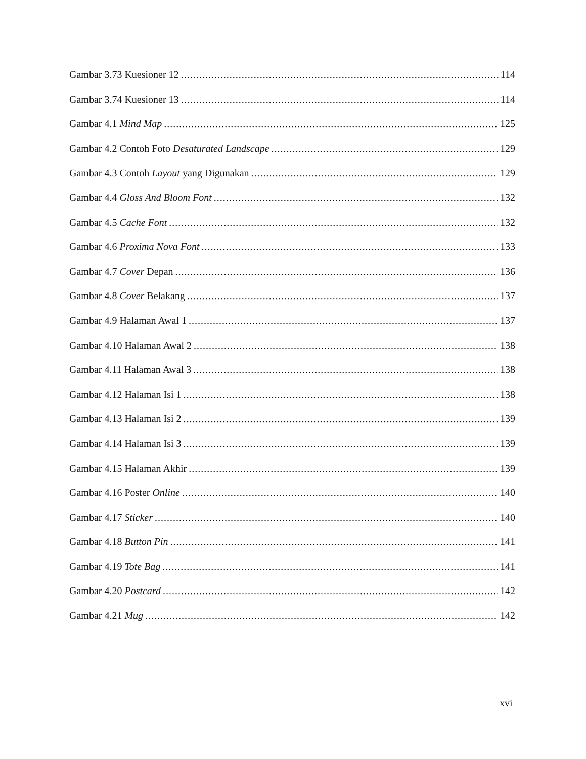Gambar 3.73 Kuesioner 12 114
Gambar 3.74 Kuesioner 13 114
Gambar 4.1 Mind Map 125
Gambar 4.2 Contoh Foto Desaturated Landscape 129
Gambar 4.3 Contoh Layout yang Digunakan 129
Gambar 4.4 Gloss And Bloom Font 132
Gambar 4.5 Cache Font 132
Gambar 4.6 Proxima Nova Font 133
Gambar 4.7 Cover Depan 136
Gambar 4.8 Cover Belakang 137
Gambar 4.9 Halaman Awal 1 137
Gambar 4.10 Halaman Awal 2 138
Gambar 4.11 Halaman Awal 3 138
Gambar 4.12 Halaman Isi 1 138
Gambar 4.13 Halaman Isi 2 139
Gambar 4.14 Halaman Isi 3 139
Gambar 4.15 Halaman Akhir 139
Gambar 4.16 Poster Online 140
Gambar 4.17 Sticker 140
Gambar 4.18 Button Pin 141
Gambar 4.19 Tote Bag 141
Gambar 4.20 Postcard 142
Gambar 4.21 Mug 142
xvi